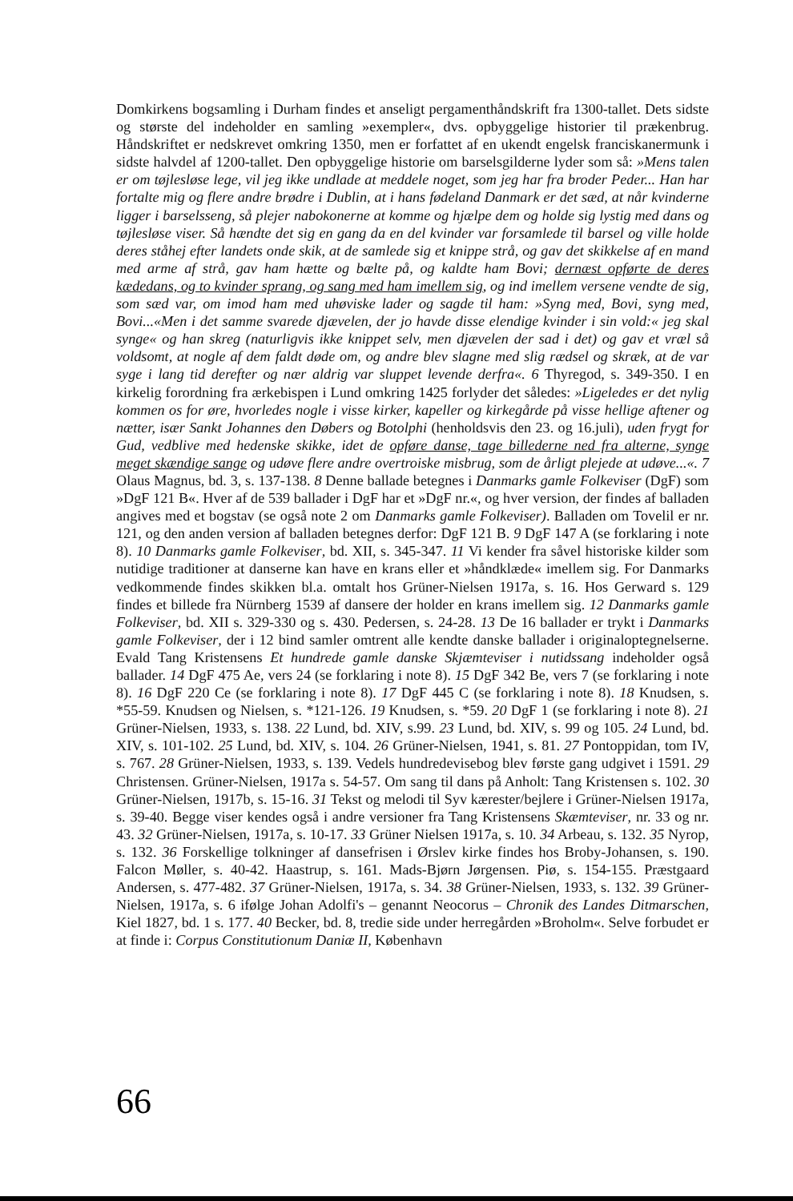Domkirkens bogsamling i Durham findes et anseligt pergamenthåndskrift fra 1300-tallet. Dets sidste og største del indeholder en samling »exempler«, dvs. opbyggelige historier til prækenbrug. Håndskriftet er nedskrevet omkring 1350, men er forfattet af en ukendt engelsk franciskanermunk i sidste halvdel af 1200-tallet. Den opbyggelige historie om barselsgilderne lyder som så: »Mens talen er om tøjlesløse lege, vil jeg ikke undlade at meddele noget, som jeg har fra broder Peder... Han har fortalte mig og flere andre brødre i Dublin, at i hans fødeland Danmark er det sæd, at når kvinderne ligger i barselsseng, så plejer nabokonerne at komme og hjælpe dem og holde sig lystig med dans og tøjlesløse viser. Så hændte det sig en gang da en del kvinder var forsamlede til barsel og ville holde deres ståhej efter landets onde skik, at de samlede sig et knippe strå, og gav det skikkelse af en mand med arme af strå, gav ham hætte og bælte på, og kaldte ham Bovi; dernæst opførte de deres kædedans, og to kvinder sprang, og sang med ham imellem sig, og ind imellem versene vendte de sig, som sæd var, om imod ham med uhøviske lader og sagde til ham: »Syng med, Bovi, syng med, Bovi...«Men i det samme svarede djævelen, der jo havde disse elendige kvinder i sin vold:« jeg skal synge« og han skreg (naturligvis ikke knippet selv, men djævelen der sad i det) og gav et vræl så voldsomt, at nogle af dem faldt døde om, og andre blev slagne med slig rædsel og skræk, at de var syge i lang tid derefter og nær aldrig var sluppet levende derfra«. 6 Thyregod, s. 349-350. I en kirkelig forordning fra ærkebispen i Lund omkring 1425 forlyder det således: »Ligeledes er det nylig kommen os for øre, hvorledes nogle i visse kirker, kapeller og kirkegårde på visse hellige aftener og nætter, især Sankt Johannes den Døbers og Botolphi (henholdsvis den 23. og 16.juli), uden frygt for Gud, vedblive med hedenske skikke, idet de opføre danse, tage billederne ned fra alterne, synge meget skændige sange og udøve flere andre overtroiske misbrug, som de årligt plejede at udøve...«. 7 Olaus Magnus, bd. 3, s. 137-138. 8 Denne ballade betegnes i Danmarks gamle Folkeviser (DgF) som »DgF 121 B«. Hver af de 539 ballader i DgF har et »DgF nr.«, og hver version, der findes af balladen angives med et bogstav (se også note 2 om Danmarks gamle Folkeviser). Balladen om Tovelil er nr. 121, og den anden version af balladen betegnes derfor: DgF 121 B. 9 DgF 147 A (se forklaring i note 8). 10 Danmarks gamle Folkeviser, bd. XII, s. 345-347. 11 Vi kender fra såvel historiske kilder som nutidige traditioner at danserne kan have en krans eller et »håndklæde« imellem sig. For Danmarks vedkommende findes skikken bl.a. omtalt hos Grüner-Nielsen 1917a, s. 16. Hos Gerward s. 129 findes et billede fra Nürnberg 1539 af dansere der holder en krans imellem sig. 12 Danmarks gamle Folkeviser, bd. XII s. 329-330 og s. 430. Pedersen, s. 24-28. 13 De 16 ballader er trykt i Danmarks gamle Folkeviser, der i 12 bind samler omtrent alle kendte danske ballader i originaloptegnelserne. Evald Tang Kristensens Et hundrede gamle danske Skjæmteviser i nutidssang indeholder også ballader. 14 DgF 475 Ae, vers 24 (se forklaring i note 8). 15 DgF 342 Be, vers 7 (se forklaring i note 8). 16 DgF 220 Ce (se forklaring i note 8). 17 DgF 445 C (se forklaring i note 8). 18 Knudsen, s. *55-59. Knudsen og Nielsen, s. *121-126. 19 Knudsen, s. *59. 20 DgF 1 (se forklaring i note 8). 21 Grüner-Nielsen, 1933, s. 138. 22 Lund, bd. XIV, s.99. 23 Lund, bd. XIV, s. 99 og 105. 24 Lund, bd. XIV, s. 101-102. 25 Lund, bd. XIV, s. 104. 26 Grüner-Nielsen, 1941, s. 81. 27 Pontoppidan, tom IV, s. 767. 28 Grüner-Nielsen, 1933, s. 139. Vedels hundredevisebog blev første gang udgivet i 1591. 29 Christensen. Grüner-Nielsen, 1917a s. 54-57. Om sang til dans på Anholt: Tang Kristensen s. 102. 30 Grüner-Nielsen, 1917b, s. 15-16. 31 Tekst og melodi til Syv kærester/bejlere i Grüner-Nielsen 1917a, s. 39-40. Begge viser kendes også i andre versioner fra Tang Kristensens Skæmteviser, nr. 33 og nr. 43. 32 Grüner-Nielsen, 1917a, s. 10-17. 33 Grüner Nielsen 1917a, s. 10. 34 Arbeau, s. 132. 35 Nyrop, s. 132. 36 Forskellige tolkninger af dansefrisen i Ørslev kirke findes hos Broby-Johansen, s. 190. Falcon Møller, s. 40-42. Haastrup, s. 161. Mads-Bjørn Jørgensen. Piø, s. 154-155. Præstgaard Andersen, s. 477-482. 37 Grüner-Nielsen, 1917a, s. 34. 38 Grüner-Nielsen, 1933, s. 132. 39 Grüner-Nielsen, 1917a, s. 6 ifølge Johan Adolfi's – genannt Neocorus – Chronik des Landes Ditmarschen, Kiel 1827, bd. 1 s. 177. 40 Becker, bd. 8, tredie side under herregården »Broholm«. Selve forbudet er at finde i: Corpus Constitutionum Daniæ II, København
66